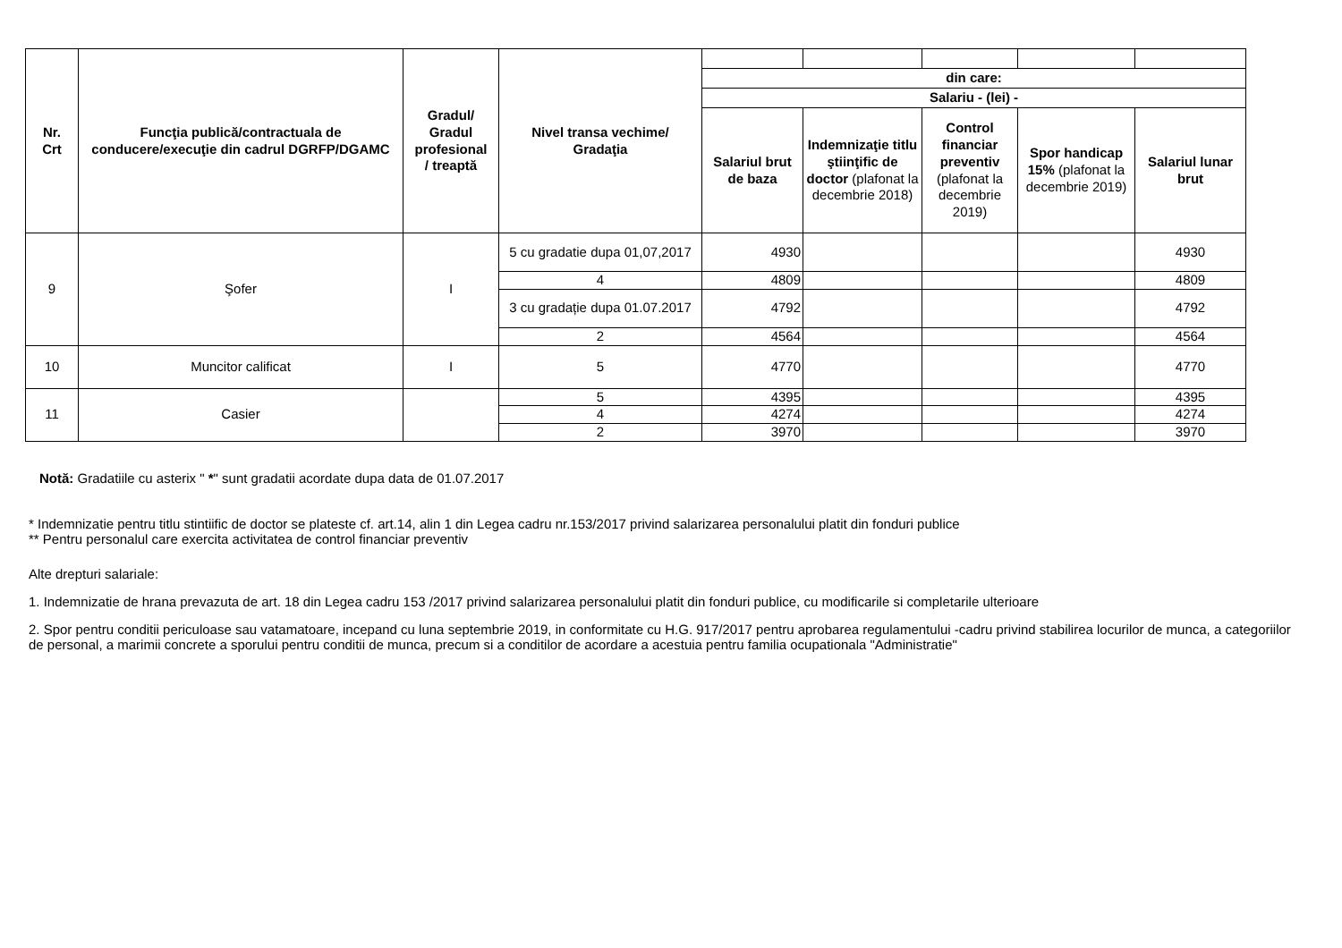| Nr. Crt | Funcţia publică/contractuala de conducere/execuţie din cadrul DGRFP/DGAMC | Gradul/ Gradul profesional / treaptă | Nivel transa vechime/ Gradaţia | | | | | |
| | | | | din care: | | | | |
| | | | | Salariu - (lei) - | | | | |
| | | | | Salariul brut de baza | Indemnizaţie titlu ştiinţific de doctor (plafonat la decembrie 2018) | Control financiar preventiv (plafonat la decembrie 2019) | Spor handicap 15% (plafonat la decembrie 2019) | Salariul lunar brut |
| 9 | Şofer | I | 5 cu gradatie dupa 01,07,2017 | 4930 | | | | 4930 |
| | | | 4 | 4809 | | | | 4809 |
| | | | 3 cu gradație dupa 01.07.2017 | 4792 | | | | 4792 |
| | | | 2 | 4564 | | | | 4564 |
| 10 | Muncitor calificat | I | 5 | 4770 | | | | 4770 |
| 11 | Casier | | 5 | 4395 | | | | 4395 |
| | | | 4 | 4274 | | | | 4274 |
| | | | 2 | 3970 | | | | 3970 |
Notă: Gradatiile cu asterix " *" sunt gradatii acordate dupa data de 01.07.2017
* Indemnizatie pentru titlu stintiific de doctor se plateste cf. art.14, alin 1 din Legea cadru nr.153/2017 privind salarizarea personalului platit din fonduri publice
** Pentru personalul care exercita activitatea de control financiar preventiv
Alte drepturi salariale:
1. Indemnizatie de hrana prevazuta de art. 18 din Legea cadru 153 /2017 privind salarizarea personalului platit din fonduri publice, cu modificarile si completarile ulterioare
2. Spor pentru conditii periculoase sau vatamatoare, incepand cu luna septembrie 2019, in conformitate cu H.G. 917/2017 pentru aprobarea regulamentului -cadru privind stabilirea locurilor de munca, a categoriilor de personal, a marimii concrete a sporului pentru conditii de munca, precum si a conditilor de acordare a acestuia pentru familia ocupationala "Administratie"